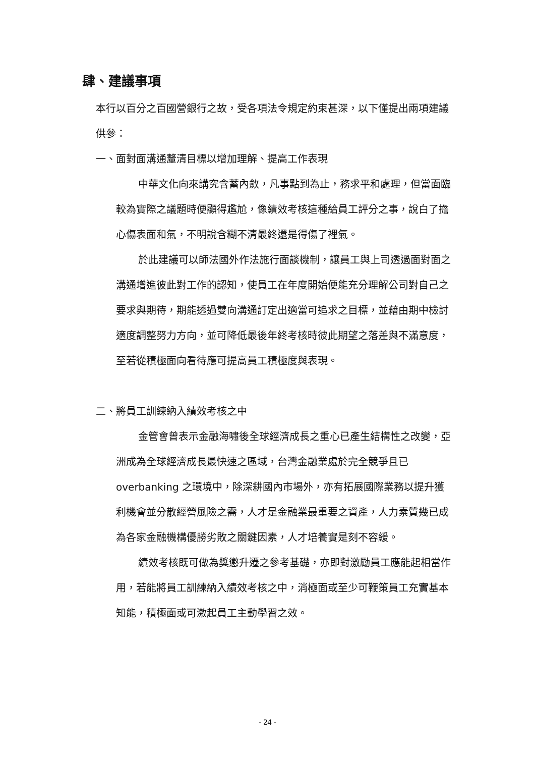肆、建議事項
本行以百分之百國營銀行之故，受各項法令規定約束甚深，以下僅提出兩項建議供參：
一、面對面溝通釐清目標以增加理解、提高工作表現
中華文化向來講究含蓄內斂，凡事點到為止，務求平和處理，但當面臨較為實際之議題時便顯得尷尬，像績效考核這種給員工評分之事，說白了擔心傷表面和氣，不明說含糊不清最終還是得傷了裡氣。
於此建議可以師法國外作法施行面談機制，讓員工與上司透過面對面之溝通增進彼此對工作的認知，使員工在年度開始便能充分理解公司對自己之要求與期待，期能透過雙向溝通訂定出適當可追求之目標，並藉由期中檢討適度調整努力方向，並可降低最後年終考核時彼此期望之落差與不滿意度，至若從積極面向看待應可提高員工積極度與表現。
二、將員工訓練納入績效考核之中
金管會曾表示金融海嘯後全球經濟成長之重心已產生結構性之改變，亞洲成為全球經濟成長最快速之區域，台灣金融業處於完全競爭且已 overbanking 之環境中，除深耕國內市場外，亦有拓展國際業務以提升獲利機會並分散經營風險之需，人才是金融業最重要之資產，人力素質幾已成為各家金融機構優勝劣敗之關鍵因素，人才培養實是刻不容緩。
績效考核既可做為獎懲升遷之參考基礎，亦即對激勵員工應能起相當作用，若能將員工訓練納入績效考核之中，消極面或至少可鞭策員工充實基本知能，積極面或可激起員工主動學習之效。
- 24 -